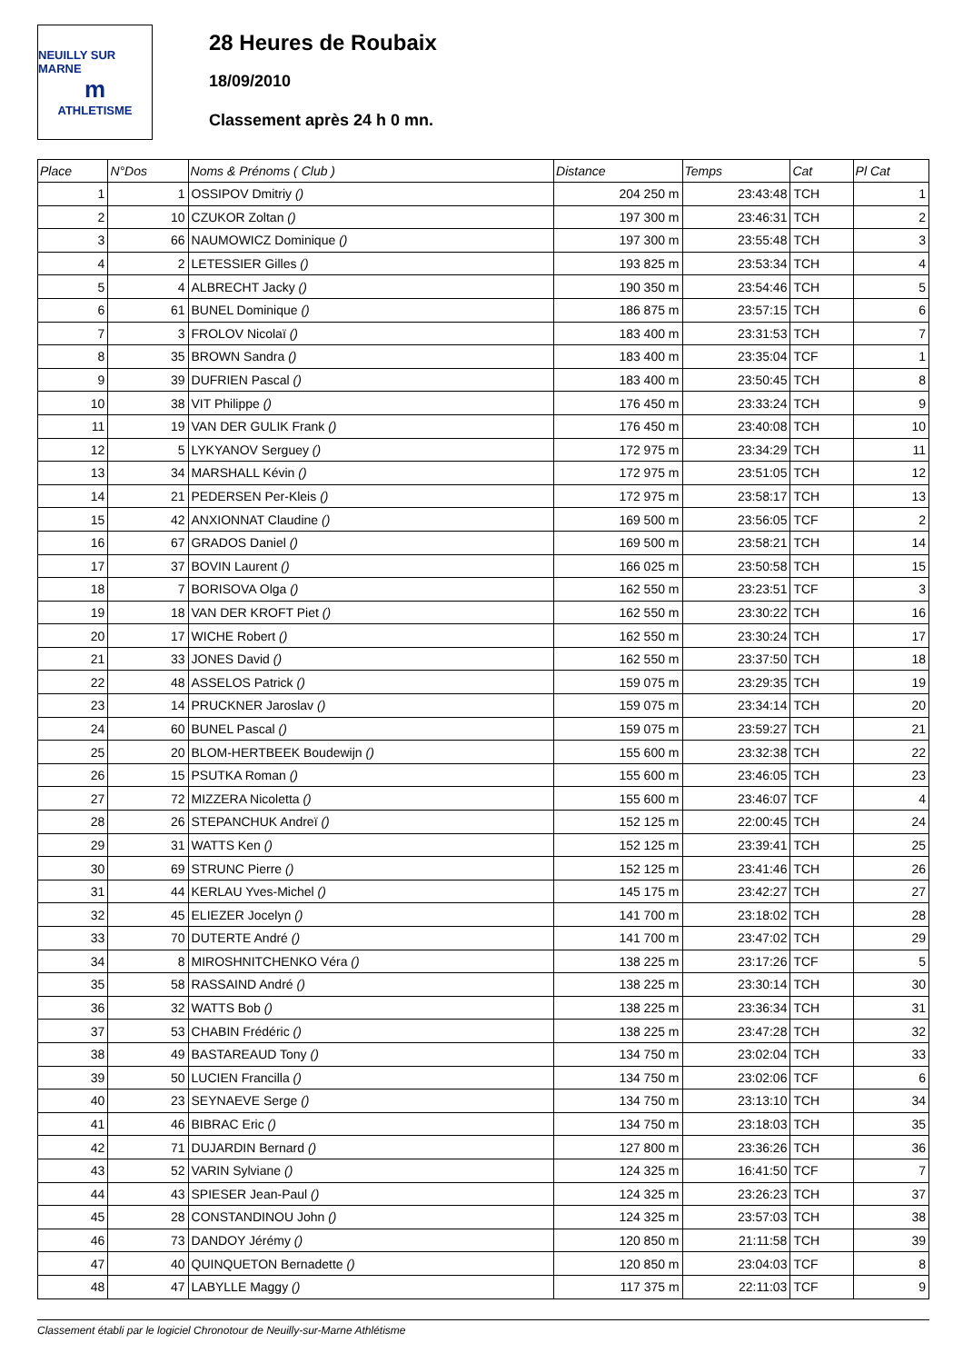NEUILLY SUR MARNE
m
ATHLETISME
28 Heures de Roubaix
18/09/2010
Classement après 24 h 0 mn.
| Place | N°Dos | Noms & Prénoms ( Club ) | Distance | Temps | Cat | Pl Cat |
| --- | --- | --- | --- | --- | --- | --- |
| 1 | 1 | OSSIPOV Dmitriy () | 204 250 m | 23:43:48 | TCH | 1 |
| 2 | 10 | CZUKOR Zoltan () | 197 300 m | 23:46:31 | TCH | 2 |
| 3 | 66 | NAUMOWICZ Dominique () | 197 300 m | 23:55:48 | TCH | 3 |
| 4 | 2 | LETESSIER Gilles () | 193 825 m | 23:53:34 | TCH | 4 |
| 5 | 4 | ALBRECHT Jacky () | 190 350 m | 23:54:46 | TCH | 5 |
| 6 | 61 | BUNEL Dominique () | 186 875 m | 23:57:15 | TCH | 6 |
| 7 | 3 | FROLOV Nicolaï () | 183 400 m | 23:31:53 | TCH | 7 |
| 8 | 35 | BROWN Sandra () | 183 400 m | 23:35:04 | TCF | 1 |
| 9 | 39 | DUFRIEN Pascal () | 183 400 m | 23:50:45 | TCH | 8 |
| 10 | 38 | VIT Philippe () | 176 450 m | 23:33:24 | TCH | 9 |
| 11 | 19 | VAN DER GULIK Frank () | 176 450 m | 23:40:08 | TCH | 10 |
| 12 | 5 | LYKYANOV Serguey () | 172 975 m | 23:34:29 | TCH | 11 |
| 13 | 34 | MARSHALL Kévin () | 172 975 m | 23:51:05 | TCH | 12 |
| 14 | 21 | PEDERSEN Per-Kleis () | 172 975 m | 23:58:17 | TCH | 13 |
| 15 | 42 | ANXIONNAT Claudine () | 169 500 m | 23:56:05 | TCF | 2 |
| 16 | 67 | GRADOS Daniel () | 169 500 m | 23:58:21 | TCH | 14 |
| 17 | 37 | BOVIN Laurent () | 166 025 m | 23:50:58 | TCH | 15 |
| 18 | 7 | BORISOVA Olga () | 162 550 m | 23:23:51 | TCF | 3 |
| 19 | 18 | VAN DER KROFT Piet () | 162 550 m | 23:30:22 | TCH | 16 |
| 20 | 17 | WICHE Robert () | 162 550 m | 23:30:24 | TCH | 17 |
| 21 | 33 | JONES David () | 162 550 m | 23:37:50 | TCH | 18 |
| 22 | 48 | ASSELOS Patrick () | 159 075 m | 23:29:35 | TCH | 19 |
| 23 | 14 | PRUCKNER Jaroslav () | 159 075 m | 23:34:14 | TCH | 20 |
| 24 | 60 | BUNEL Pascal () | 159 075 m | 23:59:27 | TCH | 21 |
| 25 | 20 | BLOM-HERTBEEK Boudewijn () | 155 600 m | 23:32:38 | TCH | 22 |
| 26 | 15 | PSUTKA Roman () | 155 600 m | 23:46:05 | TCH | 23 |
| 27 | 72 | MIZZERA Nicoletta () | 155 600 m | 23:46:07 | TCF | 4 |
| 28 | 26 | STEPANCHUK Andreï () | 152 125 m | 22:00:45 | TCH | 24 |
| 29 | 31 | WATTS Ken () | 152 125 m | 23:39:41 | TCH | 25 |
| 30 | 69 | STRUNC Pierre () | 152 125 m | 23:41:46 | TCH | 26 |
| 31 | 44 | KERLAU Yves-Michel () | 145 175 m | 23:42:27 | TCH | 27 |
| 32 | 45 | ELIEZER Jocelyn () | 141 700 m | 23:18:02 | TCH | 28 |
| 33 | 70 | DUTERTE André () | 141 700 m | 23:47:02 | TCH | 29 |
| 34 | 8 | MIROSHNITCHENKO Véra () | 138 225 m | 23:17:26 | TCF | 5 |
| 35 | 58 | RASSAIND André () | 138 225 m | 23:30:14 | TCH | 30 |
| 36 | 32 | WATTS Bob () | 138 225 m | 23:36:34 | TCH | 31 |
| 37 | 53 | CHABIN Frédéric () | 138 225 m | 23:47:28 | TCH | 32 |
| 38 | 49 | BASTAREAUD Tony () | 134 750 m | 23:02:04 | TCH | 33 |
| 39 | 50 | LUCIEN Francilla () | 134 750 m | 23:02:06 | TCF | 6 |
| 40 | 23 | SEYNAEVE Serge () | 134 750 m | 23:13:10 | TCH | 34 |
| 41 | 46 | BIBRAC Eric () | 134 750 m | 23:18:03 | TCH | 35 |
| 42 | 71 | DUJARDIN Bernard () | 127 800 m | 23:36:26 | TCH | 36 |
| 43 | 52 | VARIN Sylviane () | 124 325 m | 16:41:50 | TCF | 7 |
| 44 | 43 | SPIESER Jean-Paul () | 124 325 m | 23:26:23 | TCH | 37 |
| 45 | 28 | CONSTANDINOU John () | 124 325 m | 23:57:03 | TCH | 38 |
| 46 | 73 | DANDOY Jérémy () | 120 850 m | 21:11:58 | TCH | 39 |
| 47 | 40 | QUINQUETON Bernadette () | 120 850 m | 23:04:03 | TCF | 8 |
| 48 | 47 | LABYLLE Maggy () | 117 375 m | 22:11:03 | TCF | 9 |
Classement établi par le logiciel Chronotour de Neuilly-sur-Marne Athlétisme